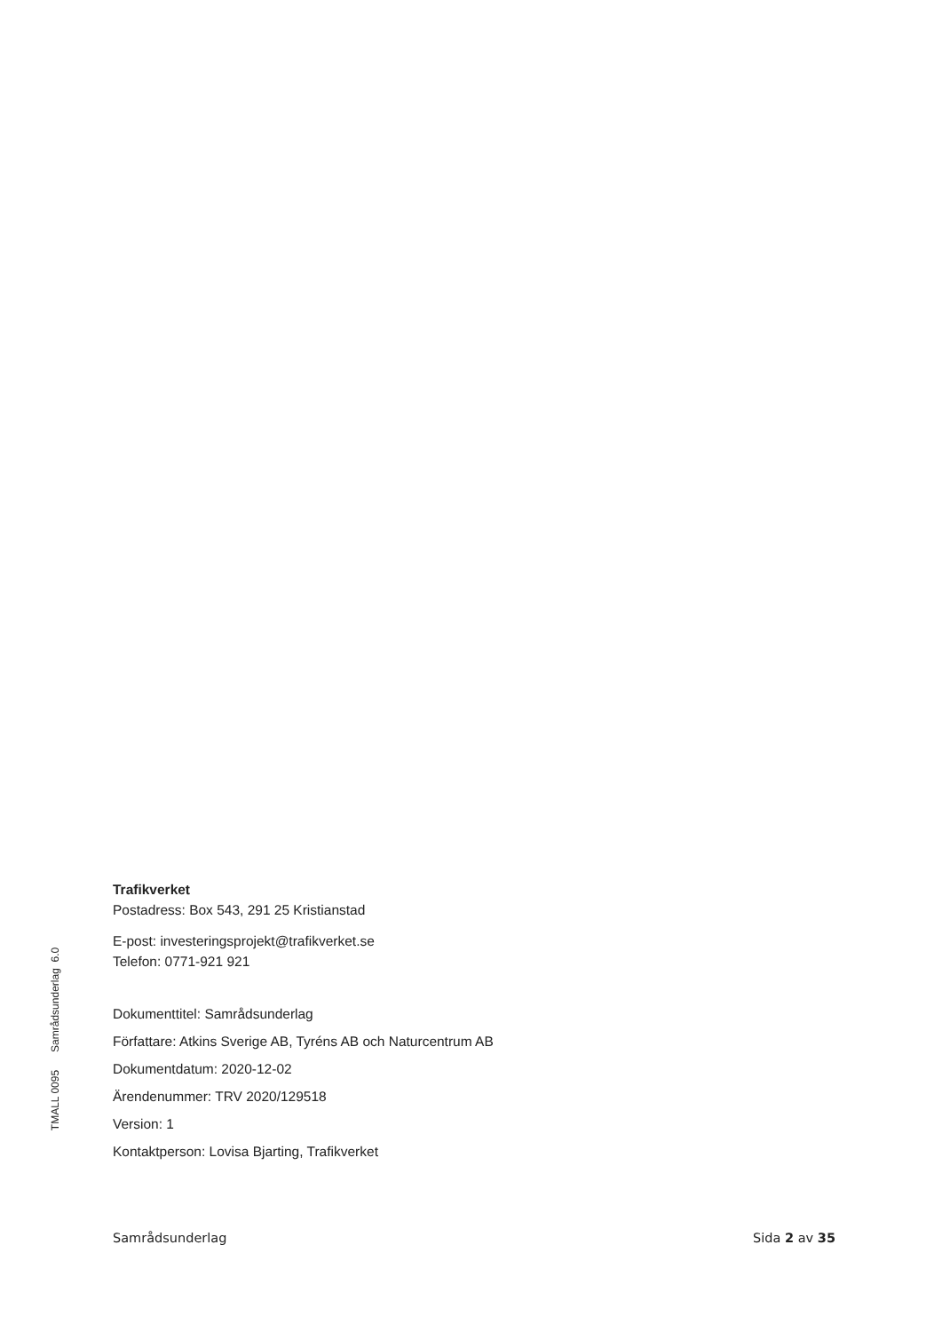TMALL 0095 Samrådsunderlag 6.0
Trafikverket
Postadress: Box 543, 291 25 Kristianstad
E-post: investeringsprojekt@trafikverket.se
Telefon: 0771-921 921
Dokumenttitel: Samrådsunderlag
Författare: Atkins Sverige AB, Tyréns AB och Naturcentrum AB
Dokumentdatum: 2020-12-02
Ärendenummer: TRV 2020/129518
Version: 1
Kontaktperson: Lovisa Bjarting, Trafikverket
Samrådsunderlag Sida 2 av 35